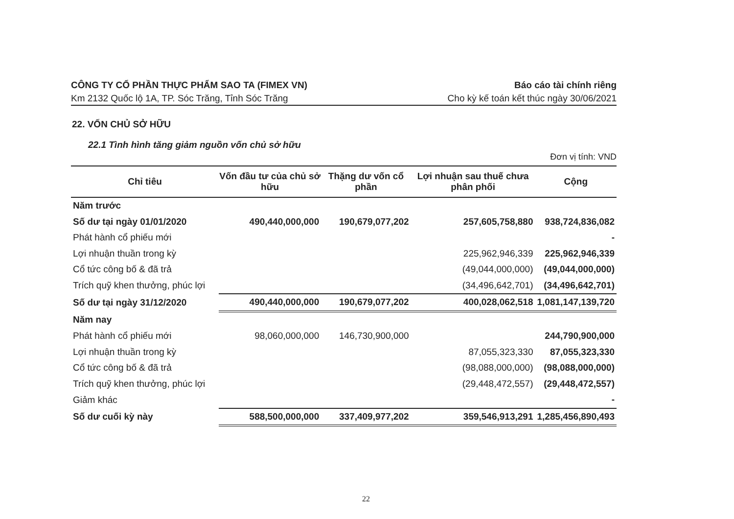CÔNG TY CỔ PHẦN THỰC PHẨM SAO TA (FIMEX VN)
Km 2132 Quốc lộ 1A, TP. Sóc Trăng, Tỉnh Sóc Trăng
Báo cáo tài chính riêng
Cho kỳ kế toán kết thúc ngày 30/06/2021
22. VỐN CHỦ SỞ HỮU
22.1 Tình hình tăng giảm nguồn vốn chủ sở hữu
Đơn vị tính: VND
| Chỉ tiêu | Vốn đầu tư của chủ sở hữu | Thặng dư vốn cổ phần | Lợi nhuận sau thuế chưa phân phối | Cộng |
| --- | --- | --- | --- | --- |
| Năm trước | | | | |
| Số dư tại ngày 01/01/2020 | 490,440,000,000 | 190,679,077,202 | 257,605,758,880 | 938,724,836,082 |
| Phát hành cổ phiếu mới | | | | - |
| Lợi nhuận thuần trong kỳ | | | 225,962,946,339 | 225,962,946,339 |
| Cổ tức công bố & đã trả | | | (49,044,000,000) | (49,044,000,000) |
| Trích quỹ khen thưởng, phúc lợi | | | (34,496,642,701) | (34,496,642,701) |
| Số dư tại ngày 31/12/2020 | 490,440,000,000 | 190,679,077,202 | 400,028,062,518 | 1,081,147,139,720 |
| Năm nay | | | | |
| Phát hành cổ phiếu mới | 98,060,000,000 | 146,730,900,000 | | 244,790,900,000 |
| Lợi nhuận thuần trong kỳ | | | 87,055,323,330 | 87,055,323,330 |
| Cổ tức công bố & đã trả | | | (98,088,000,000) | (98,088,000,000) |
| Trích quỹ khen thưởng, phúc lợi | | | (29,448,472,557) | (29,448,472,557) |
| Giảm khác | | | | - |
| Số dư cuối kỳ này | 588,500,000,000 | 337,409,977,202 | 359,546,913,291 | 1,285,456,890,493 |
22